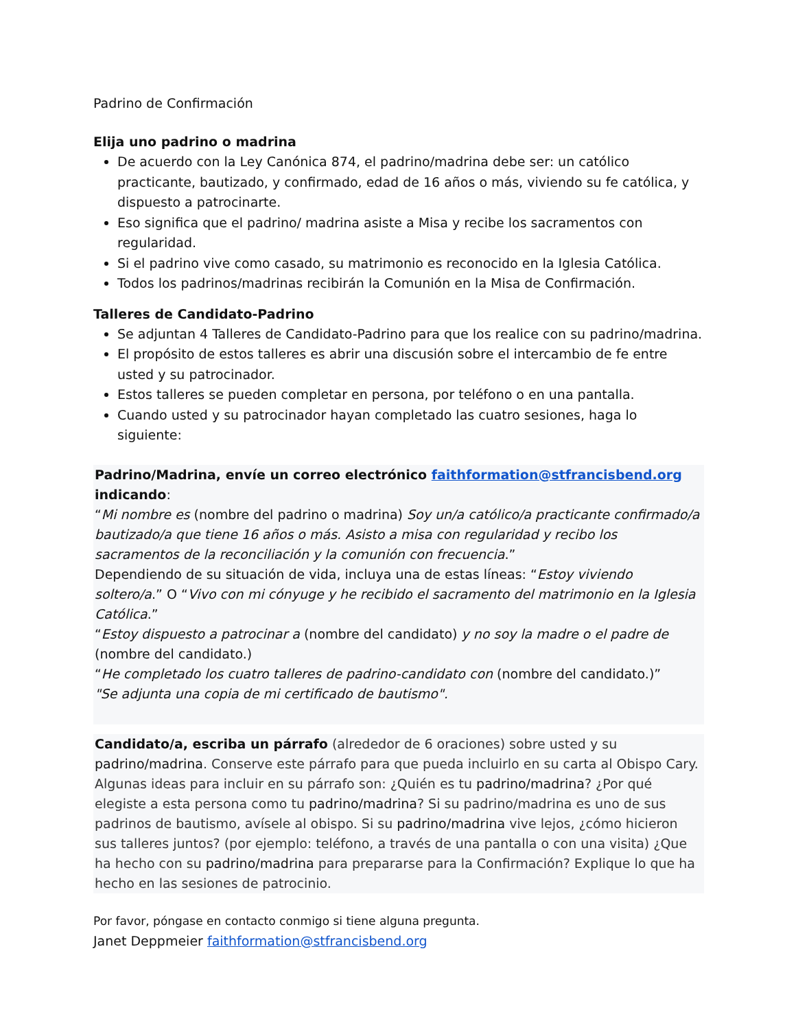Padrino de Confirmación
Elija uno padrino o madrina
De acuerdo con la Ley Canónica 874, el padrino/madrina debe ser: un católico practicante, bautizado, y confirmado, edad de 16 años o más, viviendo su fe católica, y dispuesto a patrocinarte.
Eso significa que el padrino/ madrina asiste a Misa y recibe los sacramentos con regularidad.
Si el padrino vive como casado, su matrimonio es reconocido en la Iglesia Católica.
Todos los padrinos/madrinas recibirán la Comunión en la Misa de Confirmación.
Talleres de Candidato-Padrino
Se adjuntan 4 Talleres de Candidato-Padrino para que los realice con su padrino/madrina.
El propósito de estos talleres es abrir una discusión sobre el intercambio de fe entre usted y su patrocinador.
Estos talleres se pueden completar en persona, por teléfono o en una pantalla.
Cuando usted y su patrocinador hayan completado las cuatro sesiones, haga lo siguiente:
Padrino/Madrina, envíe un correo electrónico faithformation@stfrancisbend.org indicando:
“Mi nombre es (nombre del padrino o madrina) Soy un/a católico/a practicante confirmado/a bautizado/a que tiene 16 años o más. Asisto a misa con regularidad y recibo los sacramentos de la reconciliación y la comunión con frecuencia.”
Dependiendo de su situación de vida, incluya una de estas líneas: “Estoy viviendo soltero/a.” O “Vivo con mi cónyuge y he recibido el sacramento del matrimonio en la Iglesia Católica.”
“Estoy dispuesto a patrocinar a (nombre del candidato) y no soy la madre o el padre de (nombre del candidato.)
“He completado los cuatro talleres de padrino-candidato con (nombre del candidato.)”
"Se adjunta una copia de mi certificado de bautismo".
Candidato/a, escriba un párrafo (alrededor de 6 oraciones) sobre usted y su padrino/madrina. Conserve este párrafo para que pueda incluirlo en su carta al Obispo Cary.
Algunas ideas para incluir en su párrafo son: ¿Quién es tu padrino/madrina? ¿Por qué elegiste a esta persona como tu padrino/madrina? Si su padrino/madrina es uno de sus padrinos de bautismo, avísele al obispo. Si su padrino/madrina vive lejos, ¿cómo hicieron sus talleres juntos? (por ejemplo: teléfono, a través de una pantalla o con una visita) ¿Que ha hecho con su padrino/madrina para prepararse para la Confirmación? Explique lo que ha hecho en las sesiones de patrocinio.
Por favor, póngase en contacto conmigo si tiene alguna pregunta.
Janet Deppmeier faithformation@stfrancisbend.org